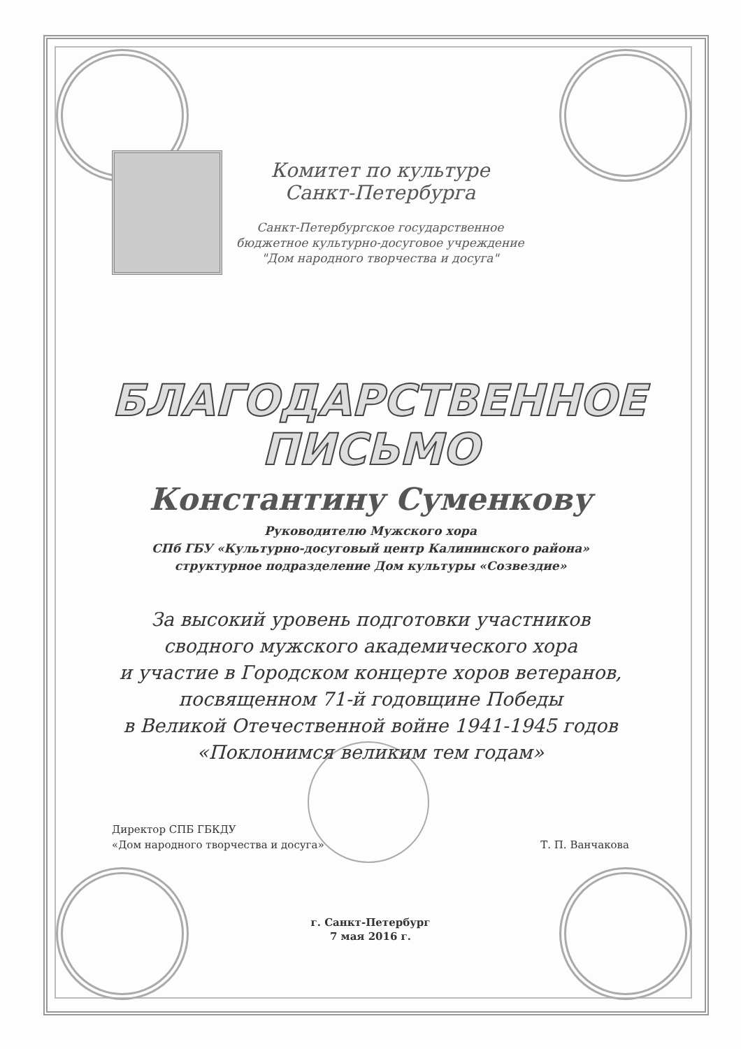Комитет по культуре
Санкт-Петербурга
Санкт-Петербургское государственное
бюджетное культурно-досуговое учреждение
"Дом народного творчества и досуга"
БЛАГОДАРСТВЕННОЕ
ПИСЬМО
Константину Суменкову
Руководителю Мужского хора
СПб ГБУ «Культурно-досуговый центр Калининского района»
структурное подразделение Дом культуры «Созвездие»
За высокий уровень подготовки участников
сводного мужского академического хора
и участие в Городском концерте хоров ветеранов,
посвященном 71-й годовщине Победы
в Великой Отечественной войне 1941-1945 годов
«Поклонимся великим тем годам»
Директор СПБ ГБКДУ
«Дом народного творчества и досуга»
Т. П. Ванчакова
г. Санкт-Петербург
7 мая 2016 г.